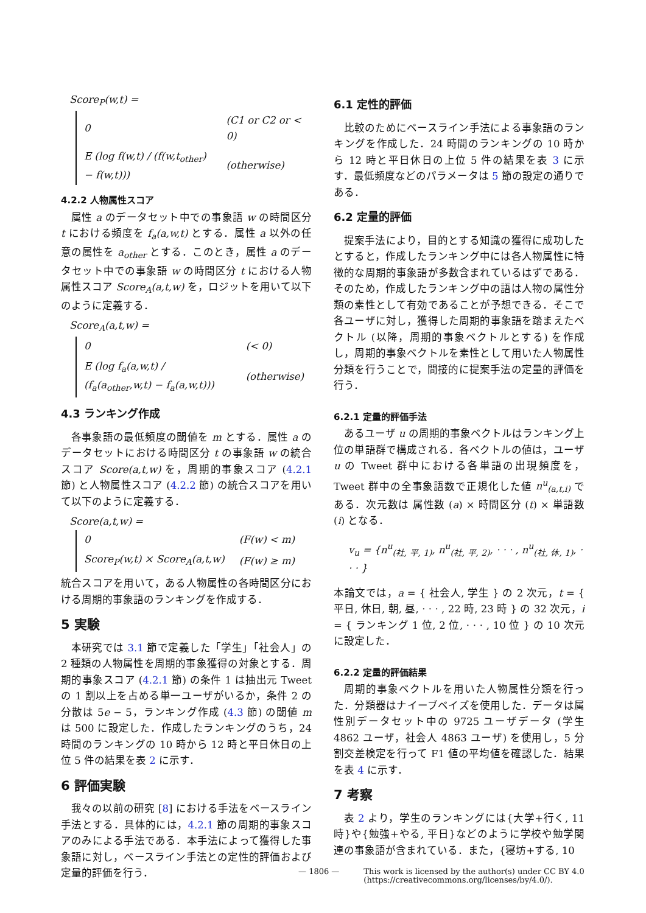Score<sub>P</sub>(w,t) =
| 0 | (C1 or C2 or < 0) |
| E (log f(w,t) / (f(w,t<sub>other</sub>) − f(w,t))) | (otherwise) |
4.2.2 人物属性スコア
属性 a のデータセット中での事象語 w の時間区分 t における頻度を f<sub>a</sub>(a,w,t) とする．属性 a 以外の任意の属性を a<sub>other</sub> とする．このとき，属性 a のデータセット中での事象語 w の時間区分 t における人物属性スコア Score<sub>A</sub>(a,t,w) を，ロジットを用いて以下のように定義する．
Score<sub>A</sub>(a,t,w) =
| 0 | (< 0) |
| E (log f<sub>a</sub>(a,w,t) / (f<sub>a</sub>(a<sub>other</sub>,w,t) − f<sub>a</sub>(a,w,t))) | (otherwise) |
4.3 ランキング作成
各事象語の最低頻度の閾値を m とする．属性 a のデータセットにおける時間区分 t の事象語 w の統合スコア Score(a,t,w) を，周期的事象スコア (4.2.1 節) と人物属性スコア (4.2.2 節) の統合スコアを用いて以下のように定義する．
Score(a,t,w) =
| 0 | (F(w) < m) |
| Score<sub>P</sub>(w,t) × Score<sub>A</sub>(a,t,w) | (F(w) ≥ m) |
統合スコアを用いて，ある人物属性の各時間区分における周期的事象語のランキングを作成する．
5 実験
本研究では 3.1 節で定義した「学生」「社会人」の 2 種類の人物属性を周期的事象獲得の対象とする．周期的事象スコア (4.2.1 節) の条件 1 は抽出元 Tweet の 1 割以上を占める単一ユーザがいるか，条件 2 の分散は 5e − 5，ランキング作成 (4.3 節) の閾値 m は 500 に設定した．作成したランキングのうち，24 時間のランキングの 10 時から 12 時と平日休日の上位 5 件の結果を表 2 に示す．
6 評価実験
我々の以前の研究 [8] における手法をベースライン手法とする．具体的には，4.2.1 節の周期的事象スコアのみによる手法である．本手法によって獲得した事象語に対し，ベースライン手法との定性的評価および定量的評価を行う．
6.1 定性的評価
比較のためにベースライン手法による事象語のランキングを作成した．24 時間のランキングの 10 時から 12 時と平日休日の上位 5 件の結果を表 3 に示す．最低頻度などのパラメータは 5 節の設定の通りである．
6.2 定量的評価
提案手法により，目的とする知識の獲得に成功したとすると，作成したランキング中には各人物属性に特徴的な周期的事象語が多数含まれているはずである．そのため，作成したランキング中の語は人物の属性分類の素性として有効であることが予想できる．そこで各ユーザに対し，獲得した周期的事象語を踏まえたベクトル (以降，周期的事象ベクトルとする) を作成し，周期的事象ベクトルを素性として用いた人物属性分類を行うことで，間接的に提案手法の定量的評価を行う．
6.2.1 定量的評価手法
あるユーザ u の周期的事象ベクトルはランキング上位の単語群で構成される．各ベクトルの値は，ユーザ u の Tweet 群中における各単語の出現頻度を，Tweet 群中の全事象語数で正規化した値 n<sup>u</sup><sub>(a,t,i)</sub> である．次元数は 属性数 (a) × 時間区分 (t) × 単語数 (i) となる．
v<sub>u</sub> = {n<sup>u</sup><sub>(社, 平, 1)</sub>, n<sup>u</sup><sub>(社, 平, 2)</sub>, · · · , n<sup>u</sup><sub>(社, 休, 1)</sub>, · · · }
本論文では，a = { 社会人, 学生 } の 2 次元，t = { 平日, 休日, 朝, 昼, · · · , 22 時, 23 時 } の 32 次元，i = { ランキング 1 位, 2 位, · · · , 10 位 } の 10 次元に設定した．
6.2.2 定量的評価結果
周期的事象ベクトルを用いた人物属性分類を行った．分類器はナイーブベイズを使用した．データは属性別データセット中の 9725 ユーザデータ (学生 4862 ユーザ，社会人 4863 ユーザ) を使用し，5 分割交差検定を行って F1 値の平均値を確認した．結果を表 4 に示す．
7 考察
表 2 より，学生のランキングには{大学+行く, 11 時}や{勉強+やる, 平日}などのように学校や勉学関連の事象語が含まれている．また，{寝坊+する, 10
— 1806 — This work is licensed by the author(s) under CC BY 4.0
(https://creativecommons.org/licenses/by/4.0/).